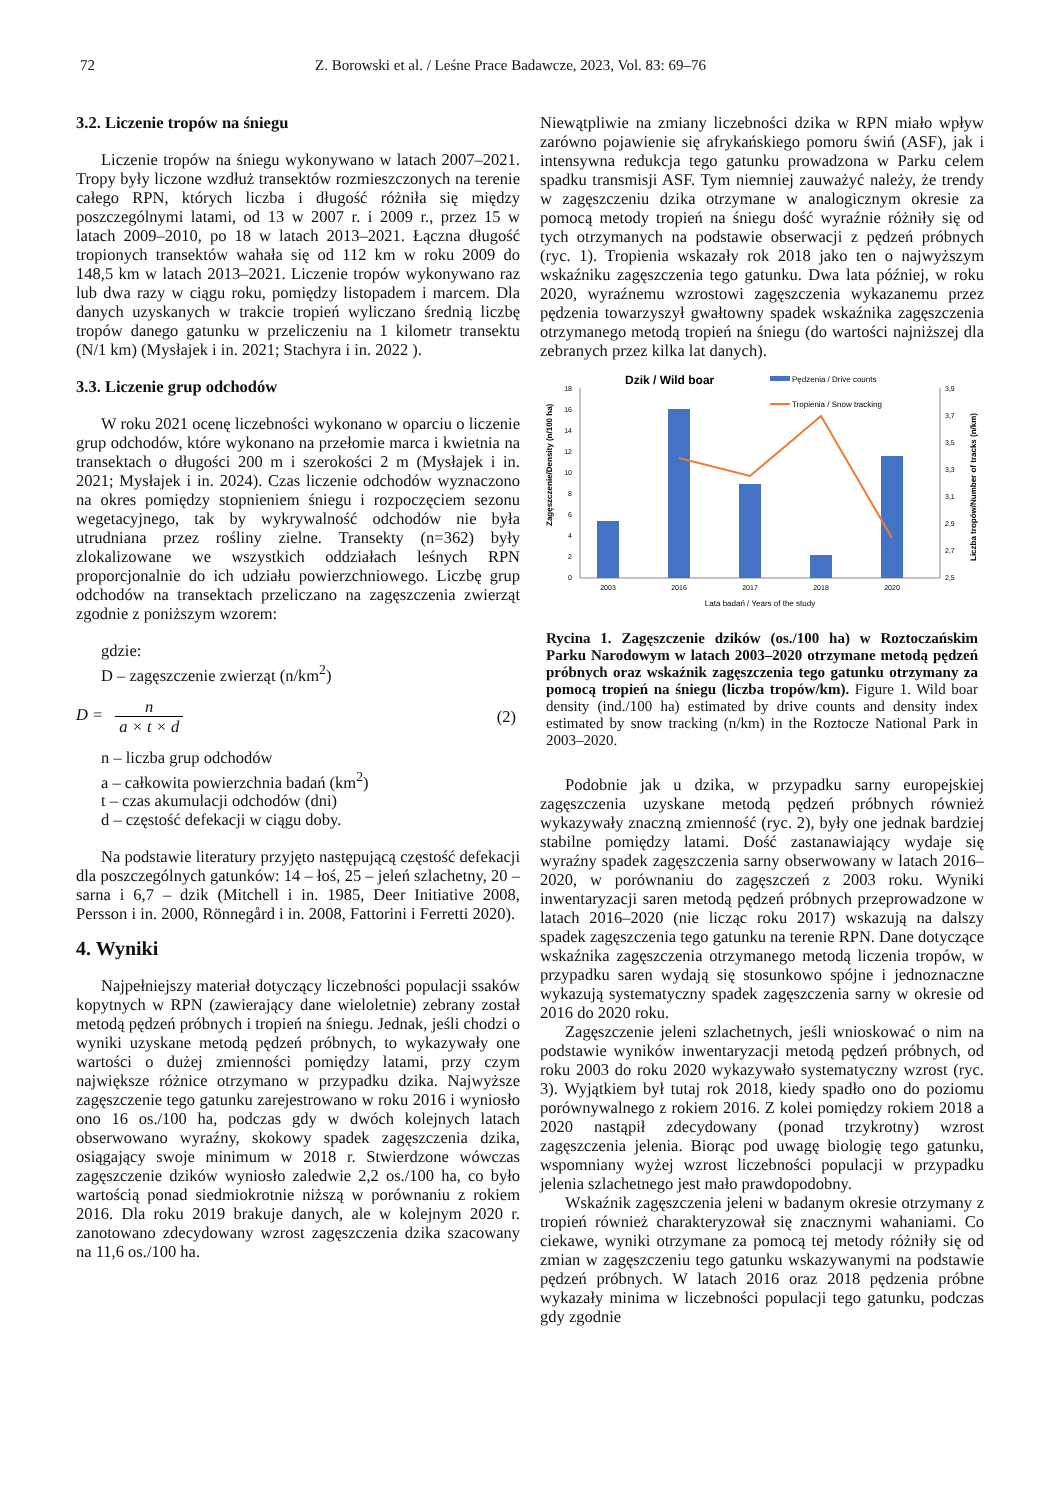72 Z. Borowski et al. / Leśne Prace Badawcze, 2023, Vol. 83: 69–76
3.2. Liczenie tropów na śniegu
Liczenie tropów na śniegu wykonywano w latach 2007–2021. Tropy były liczone wzdłuż transektów rozmieszczonych na terenie całego RPN, których liczba i długość różniła się między poszczególnymi latami, od 13 w 2007 r. i 2009 r., przez 15 w latach 2009–2010, po 18 w latach 2013–2021. Łączna długość tropionych transektów wahała się od 112 km w roku 2009 do 148,5 km w latach 2013–2021. Liczenie tropów wykonywano raz lub dwa razy w ciągu roku, pomiędzy listopadem i marcem. Dla danych uzyskanych w trakcie tropień wyliczano średnią liczbę tropów danego gatunku w przeliczeniu na 1 kilometr transektu (N/1 km) (Mysłajek i in. 2021; Stachyra i in. 2022 ).
3.3. Liczenie grup odchodów
W roku 2021 ocenę liczebności wykonano w oparciu o liczenie grup odchodów, które wykonano na przełomie marca i kwietnia na transektach o długości 200 m i szerokości 2 m (Mysłajek i in. 2021; Mysłajek i in. 2024). Czas liczenie odchodów wyznaczono na okres pomiędzy stopnieniem śniegu i rozpoczęciem sezonu wegetacyjnego, tak by wykrywalność odchodów nie była utrudniana przez rośliny zielne. Transekty (n=362) były zlokalizowane we wszystkich oddziałach leśnych RPN proporcjonalnie do ich udziału powierzchniowego. Liczbę grup odchodów na transektach przeliczano na zagęszczenia zwierząt zgodnie z poniższym wzorem:
gdzie:
D – zagęszczenie zwierząt (n/km<sup>2</sup>)
D = n a × t × d (2)
n – liczba grup odchodów
a – całkowita powierzchnia badań (km<sup>2</sup>)
t – czas akumulacji odchodów (dni)
d – częstość defekacji w ciągu doby.
Na podstawie literatury przyjęto następującą częstość defekacji dla poszczególnych gatunków: 14 – łoś, 25 – jeleń szlachetny, 20 – sarna i 6,7 – dzik (Mitchell i in. 1985, Deer Initiative 2008, Persson i in. 2000, Rönnegård i in. 2008, Fattorini i Ferretti 2020).
4. Wyniki
Najpełniejszy materiał dotyczący liczebności populacji ssaków kopytnych w RPN (zawierający dane wieloletnie) zebrany został metodą pędzeń próbnych i tropień na śniegu. Jednak, jeśli chodzi o wyniki uzyskane metodą pędzeń próbnych, to wykazywały one wartości o dużej zmienności pomiędzy latami, przy czym największe różnice otrzymano w przypadku dzika. Najwyższe zagęszczenie tego gatunku zarejestrowano w roku 2016 i wyniosło ono 16 os./100 ha, podczas gdy w dwóch kolejnych latach obserwowano wyraźny, skokowy spadek zagęszczenia dzika, osiągający swoje minimum w 2018 r. Stwierdzone wówczas zagęszczenie dzików wyniosło zaledwie 2,2 os./100 ha, co było wartością ponad siedmiokrotnie niższą w porównaniu z rokiem 2016. Dla roku 2019 brakuje danych, ale w kolejnym 2020 r. zanotowano zdecydowany wzrost zagęszczenia dzika szacowany na 11,6 os./100 ha.
Niewątpliwie na zmiany liczebności dzika w RPN miało wpływ zarówno pojawienie się afrykańskiego pomoru świń (ASF), jak i intensywna redukcja tego gatunku prowadzona w Parku celem spadku transmisji ASF. Tym niemniej zauważyć należy, że trendy w zagęszczeniu dzika otrzymane w analogicznym okresie za pomocą metody tropień na śniegu dość wyraźnie różniły się od tych otrzymanych na podstawie obserwacji z pędzeń próbnych (ryc. 1). Tropienia wskazały rok 2018 jako ten o najwyższym wskaźniku zagęszczenia tego gatunku. Dwa lata później, w roku 2020, wyraźnemu wzrostowi zagęszczenia wykazanemu przez pędzenia towarzyszył gwałtowny spadek wskaźnika zagęszczenia otrzymanego metodą tropień na śniegu (do wartości najniższej dla zebranych przez kilka lat danych).
Dzik / Wild boar
Pędzenia / Drive counts
Tropienia / Snow tracking
0
2
4
6
8
10
12
14
16
18
2,5
2,7
2,9
3,1
3,3
3,5
3,7
3,9
2003
2016
2017
2018
2020
Lata badań / Years of the study
Zagęszczenie/Density (n/100 ha)
Liczba tropów/Number of tracks (n/km)
Rycina 1. Zagęszczenie dzików (os./100 ha) w Roztoczańskim Parku Narodowym w latach 2003–2020 otrzymane metodą pędzeń próbnych oraz wskaźnik zagęszczenia tego gatunku otrzymany za pomocą tropień na śniegu (liczba tropów/km). Figure 1. Wild boar density (ind./100 ha) estimated by drive counts and density index estimated by snow tracking (n/km) in the Roztocze National Park in 2003–2020.
Podobnie jak u dzika, w przypadku sarny europejskiej zagęszczenia uzyskane metodą pędzeń próbnych również wykazywały znaczną zmienność (ryc. 2), były one jednak bardziej stabilne pomiędzy latami. Dość zastanawiający wydaje się wyraźny spadek zagęszczenia sarny obserwowany w latach 2016–2020, w porównaniu do zagęszczeń z 2003 roku. Wyniki inwentaryzacji saren metodą pędzeń próbnych przeprowadzone w latach 2016–2020 (nie licząc roku 2017) wskazują na dalszy spadek zagęszczenia tego gatunku na terenie RPN. Dane dotyczące wskaźnika zagęszczenia otrzymanego metodą liczenia tropów, w przypadku saren wydają się stosunkowo spójne i jednoznaczne wykazują systematyczny spadek zagęszczenia sarny w okresie od 2016 do 2020 roku.
Zagęszczenie jeleni szlachetnych, jeśli wnioskować o nim na podstawie wyników inwentaryzacji metodą pędzeń próbnych, od roku 2003 do roku 2020 wykazywało systematyczny wzrost (ryc. 3). Wyjątkiem był tutaj rok 2018, kiedy spadło ono do poziomu porównywalnego z rokiem 2016. Z kolei pomiędzy rokiem 2018 a 2020 nastąpił zdecydowany (ponad trzykrotny) wzrost zagęszczenia jelenia. Biorąc pod uwagę biologię tego gatunku, wspomniany wyżej wzrost liczebności populacji w przypadku jelenia szlachetnego jest mało prawdopodobny.
Wskaźnik zagęszczenia jeleni w badanym okresie otrzymany z tropień również charakteryzował się znacznymi wahaniami. Co ciekawe, wyniki otrzymane za pomocą tej metody różniły się od zmian w zagęszczeniu tego gatunku wskazywanymi na podstawie pędzeń próbnych. W latach 2016 oraz 2018 pędzenia próbne wykazały minima w liczebności populacji tego gatunku, podczas gdy zgodnie